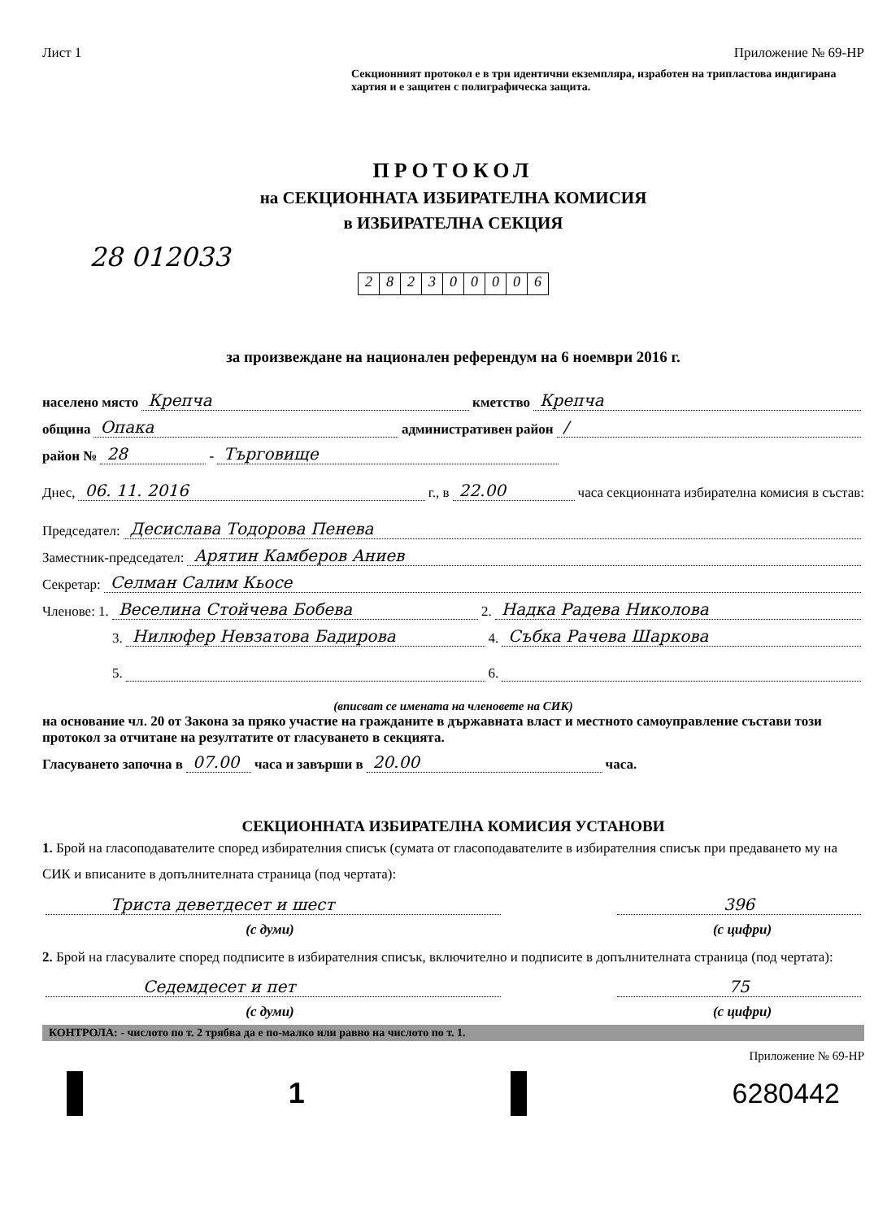Лист 1 Приложение № 69-НР
Секционният протокол е в три идентични екземпляра, изработен на трипластова индигирана хартия и е защитен с полиграфическа защита.
ПРОТОКОЛ
на СЕКЦИОННАТА ИЗБИРАТЕЛНА КОМИСИЯ
в ИЗБИРАТЕЛНА СЕКЦИЯ
28 012033
282300006
за произвеждане на национален референдум на 6 ноември 2016 г.
населено място
Крепча
кметство
Крепча
община
Опака
административен район
/
район №
28
-
Търговище
Днес,
06. 11. 2016
г., в
22.00
часа секционната избирателна комисия в състав:
Председател:
Десислава Тодорова Пенева
Заместник-председател:
Арятин Камберов Аниев
Секретар:
Селман Салим Кьосе
Членове: 1.
Веселина Стойчева Бобева
2.
Надка Радева Николова
3.
Нилюфер Невзатова Бадирова
4.
Събка Рачева Шаркова
5.
6.
(вписват се имената на членовете на СИК)
на основание чл. 20 от Закона за пряко участие на гражданите в държавната власт и местното самоуправление състави този протокол за отчитане на резултатите от гласуването в секцията.
Гласуването започна в
07.00
часа и завърши в
20.00
часа.
СЕКЦИОННАТА ИЗБИРАТЕЛНА КОМИСИЯ УСТАНОВИ
1. Брой на гласоподавателите според избирателния списък (сумата от гласоподавателите в избирателния списък при предаването му на СИК и вписаните в допълнителната страница (под чертата):
Триста деветдесет и шест
396
(с думи)
(с цифри)
2. Брой на гласувалите според подписите в избирателния списък, включително и подписите в допълнителната страница (под чертата):
Седемдесет и пет
75
(с думи)
(с цифри)
КОНТРОЛА: - числото по т. 2 трябва да е по-малко или равно на числото по т. 1.
Приложение № 69-НР
1 6280442